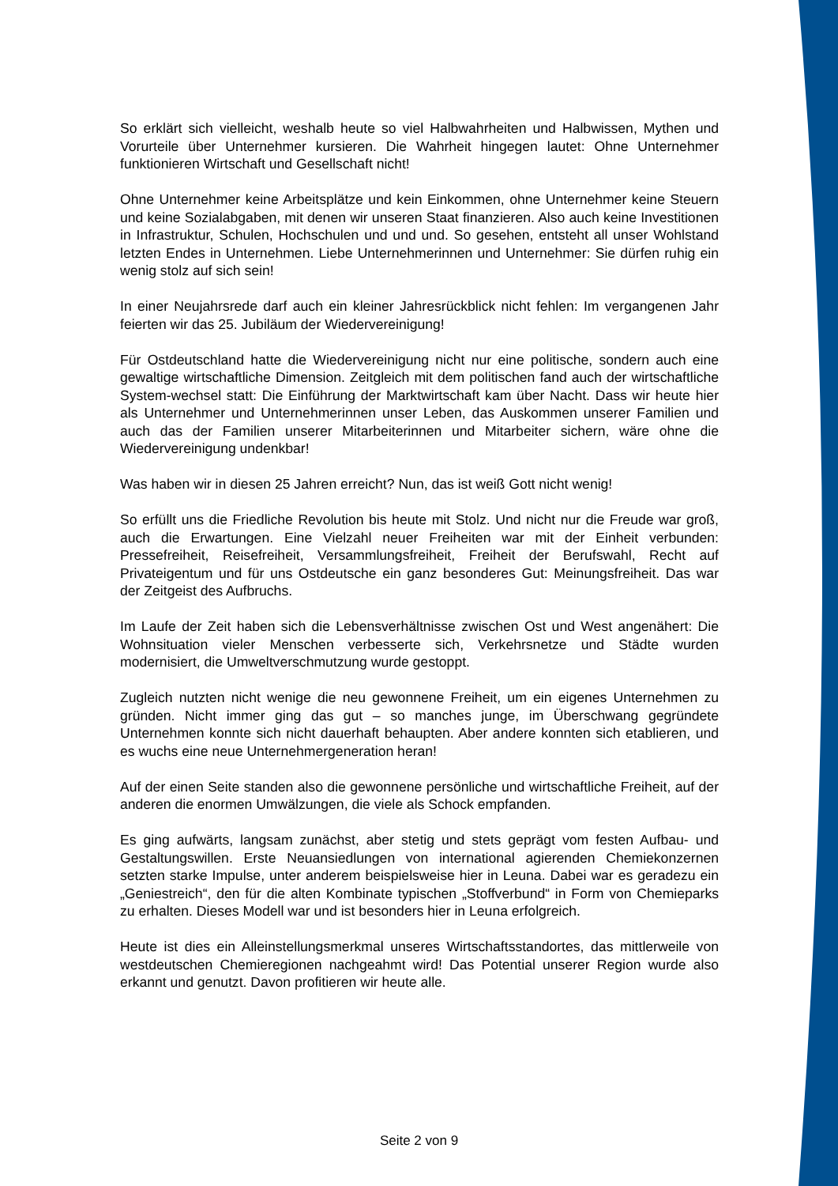So erklärt sich vielleicht, weshalb heute so viel Halbwahrheiten und Halbwissen, Mythen und Vorurteile über Unternehmer kursieren. Die Wahrheit hingegen lautet: Ohne Unternehmer funktionieren Wirtschaft und Gesellschaft nicht!
Ohne Unternehmer keine Arbeitsplätze und kein Einkommen, ohne Unternehmer keine Steuern und keine Sozialabgaben, mit denen wir unseren Staat finanzieren. Also auch keine Investitionen in Infrastruktur, Schulen, Hochschulen und und und. So gesehen, entsteht all unser Wohlstand letzten Endes in Unternehmen. Liebe Unternehmerinnen und Unternehmer: Sie dürfen ruhig ein wenig stolz auf sich sein!
In einer Neujahrsrede darf auch ein kleiner Jahresrückblick nicht fehlen: Im vergangenen Jahr feierten wir das 25. Jubiläum der Wiedervereinigung!
Für Ostdeutschland hatte die Wiedervereinigung nicht nur eine politische, sondern auch eine gewaltige wirtschaftliche Dimension. Zeitgleich mit dem politischen fand auch der wirtschaftliche System-wechsel statt: Die Einführung der Marktwirtschaft kam über Nacht. Dass wir heute hier als Unternehmer und Unternehmerinnen unser Leben, das Auskommen unserer Familien und auch das der Familien unserer Mitarbeiterinnen und Mitarbeiter sichern, wäre ohne die Wiedervereinigung undenkbar!
Was haben wir in diesen 25 Jahren erreicht? Nun, das ist weiß Gott nicht wenig!
So erfüllt uns die Friedliche Revolution bis heute mit Stolz. Und nicht nur die Freude war groß, auch die Erwartungen. Eine Vielzahl neuer Freiheiten war mit der Einheit verbunden: Pressefreiheit, Reisefreiheit, Versammlungsfreiheit, Freiheit der Berufswahl, Recht auf Privateigentum und für uns Ostdeutsche ein ganz besonderes Gut: Meinungsfreiheit. Das war der Zeitgeist des Aufbruchs.
Im Laufe der Zeit haben sich die Lebensverhältnisse zwischen Ost und West angenähert: Die Wohnsituation vieler Menschen verbesserte sich, Verkehrsnetze und Städte wurden modernisiert, die Umweltverschmutzung wurde gestoppt.
Zugleich nutzten nicht wenige die neu gewonnene Freiheit, um ein eigenes Unternehmen zu gründen. Nicht immer ging das gut – so manches junge, im Überschwang gegründete Unternehmen konnte sich nicht dauerhaft behaupten. Aber andere konnten sich etablieren, und es wuchs eine neue Unternehmergeneration heran!
Auf der einen Seite standen also die gewonnene persönliche und wirtschaftliche Freiheit, auf der anderen die enormen Umwälzungen, die viele als Schock empfanden.
Es ging aufwärts, langsam zunächst, aber stetig und stets geprägt vom festen Aufbau- und Gestaltungswillen. Erste Neuansiedlungen von international agierenden Chemiekonzernen setzten starke Impulse, unter anderem beispielsweise hier in Leuna. Dabei war es geradezu ein „Geniestreich“, den für die alten Kombinate typischen „Stoffverbund“ in Form von Chemieparks zu erhalten. Dieses Modell war und ist besonders hier in Leuna erfolgreich.
Heute ist dies ein Alleinstellungsmerkmal unseres Wirtschaftsstandortes, das mittlerweile von westdeutschen Chemieregionen nachgeahmt wird! Das Potential unserer Region wurde also erkannt und genutzt. Davon profitieren wir heute alle.
Seite 2 von 9